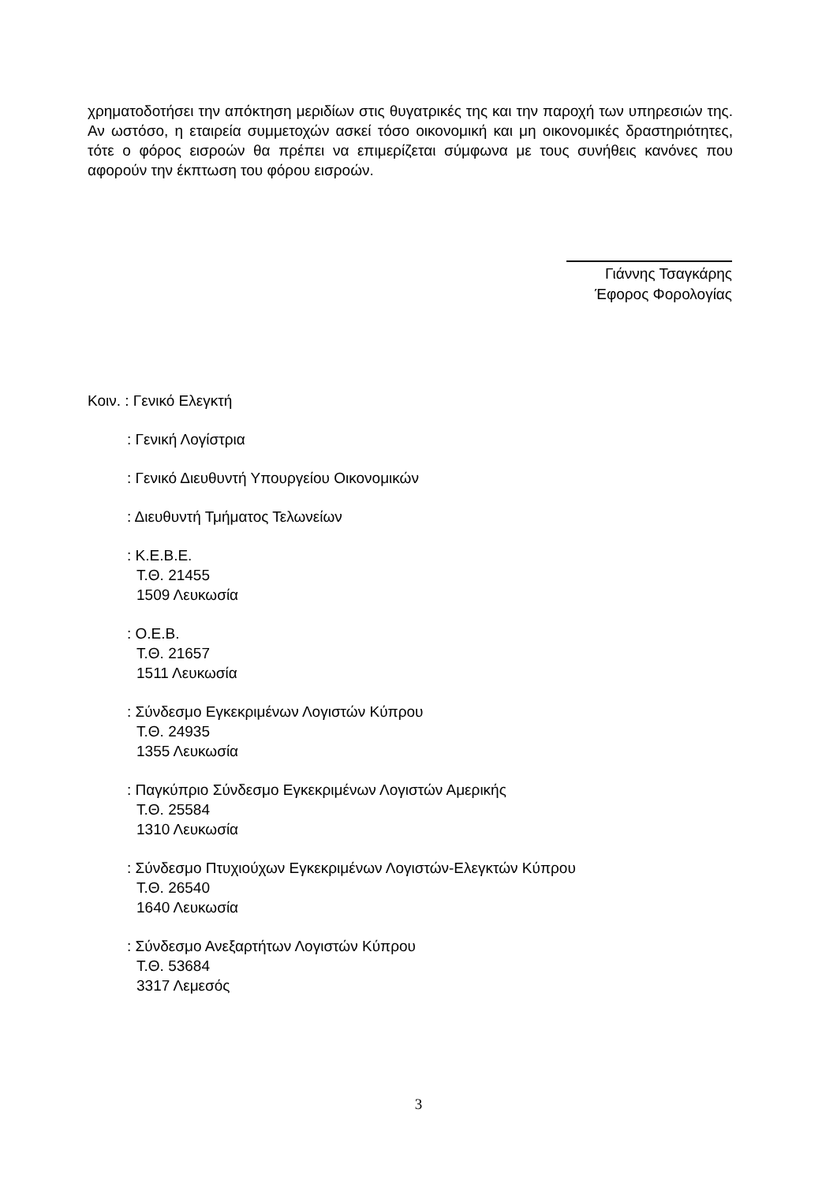χρηματοδοτήσει την απόκτηση μεριδίων στις θυγατρικές της και την παροχή των υπηρεσιών της. Αν ωστόσο, η εταιρεία συμμετοχών ασκεί τόσο οικονομική και μη οικονομικές δραστηριότητες, τότε ο φόρος εισροών θα πρέπει να επιμερίζεται σύμφωνα με τους συνήθεις κανόνες που αφορούν την έκπτωση του φόρου εισροών.
Γιάννης Τσαγκάρης
Έφορος Φορολογίας
Κοιν. : Γενικό Ελεγκτή
: Γενική Λογίστρια
: Γενικό Διευθυντή Υπουργείου Οικονομικών
: Διευθυντή Τμήματος Τελωνείων
: Κ.Ε.Β.Ε.
Τ.Θ. 21455
1509 Λευκωσία
: Ο.Ε.Β.
Τ.Θ. 21657
1511 Λευκωσία
: Σύνδεσμο Εγκεκριμένων Λογιστών Κύπρου
Τ.Θ. 24935
1355 Λευκωσία
: Παγκύπριο Σύνδεσμο Εγκεκριμένων Λογιστών Αμερικής
Τ.Θ. 25584
1310 Λευκωσία
: Σύνδεσμο Πτυχιούχων Εγκεκριμένων Λογιστών-Ελεγκτών Κύπρου
Τ.Θ. 26540
1640 Λευκωσία
: Σύνδεσμο Ανεξαρτήτων Λογιστών Κύπρου
Τ.Θ. 53684
3317 Λεμεσός
3